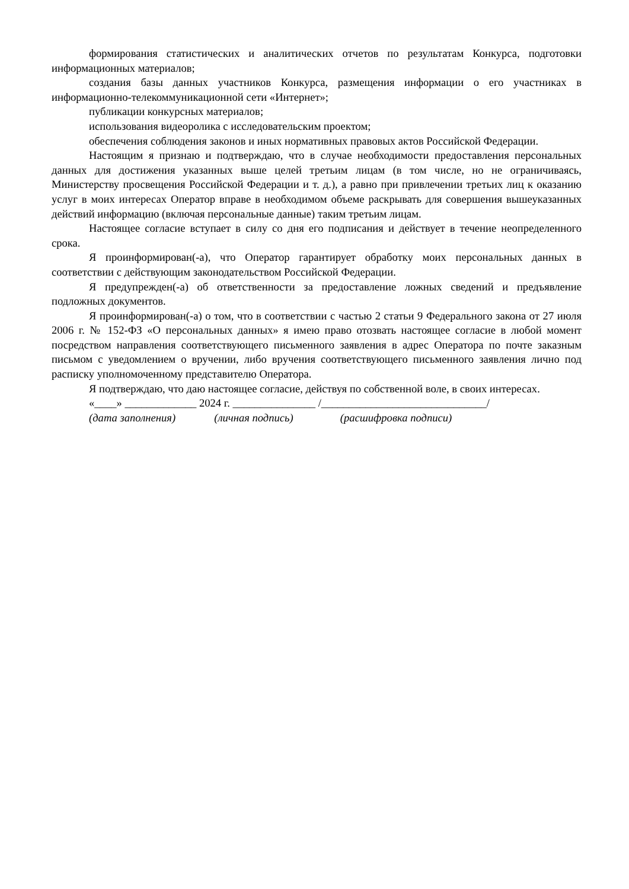формирования статистических и аналитических отчетов по результатам Конкурса, подготовки информационных материалов;
создания базы данных участников Конкурса, размещения информации о его участниках в информационно-телекоммуникационной сети «Интернет»;
публикации конкурсных материалов;
использования видеоролика с исследовательским проектом;
обеспечения соблюдения законов и иных нормативных правовых актов Российской Федерации.
Настоящим я признаю и подтверждаю, что в случае необходимости предоставления персональных данных для достижения указанных выше целей третьим лицам (в том числе, но не ограничиваясь, Министерству просвещения Российской Федерации и т. д.), а равно при привлечении третьих лиц к оказанию услуг в моих интересах Оператор вправе в необходимом объеме раскрывать для совершения вышеуказанных действий информацию (включая персональные данные) таким третьим лицам.
Настоящее согласие вступает в силу со дня его подписания и действует в течение неопределенного срока.
Я проинформирован(-а), что Оператор гарантирует обработку моих персональных данных в соответствии с действующим законодательством Российской Федерации.
Я предупрежден(-а) об ответственности за предоставление ложных сведений и предъявление подложных документов.
Я проинформирован(-а) о том, что в соответствии с частью 2 статьи 9 Федерального закона от 27 июля 2006 г. № 152-ФЗ «О персональных данных» я имею право отозвать настоящее согласие в любой момент посредством направления соответствующего письменного заявления в адрес Оператора по почте заказным письмом с уведомлением о вручении, либо вручения соответствующего письменного заявления лично под расписку уполномоченному представителю Оператора.
Я подтверждаю, что даю настоящее согласие, действуя по собственной воле, в своих интересах.
«____» _____________ 2024 г. _______________ /______________________________/
(дата заполнения) (личная подпись) (расшифровка подписи)